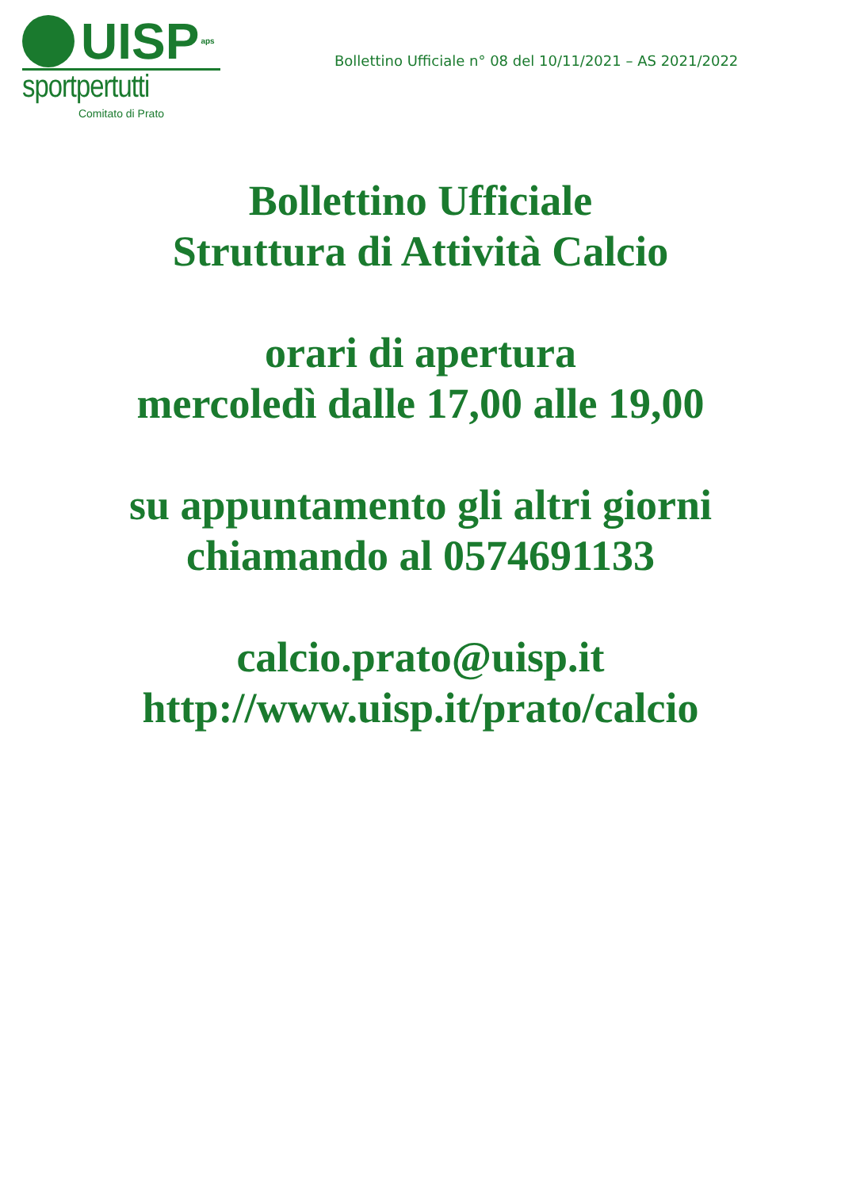UISP aps
sportpertutti
Comitato di Prato
Bollettino Ufficiale n° 08 del 10/11/2021 – AS 2021/2022
Bollettino Ufficiale
Struttura di Attività Calcio
orari di apertura
mercoledì dalle 17,00 alle 19,00
su appuntamento gli altri giorni
chiamando al 0574691133
calcio.prato@uisp.it
http://www.uisp.it/prato/calcio